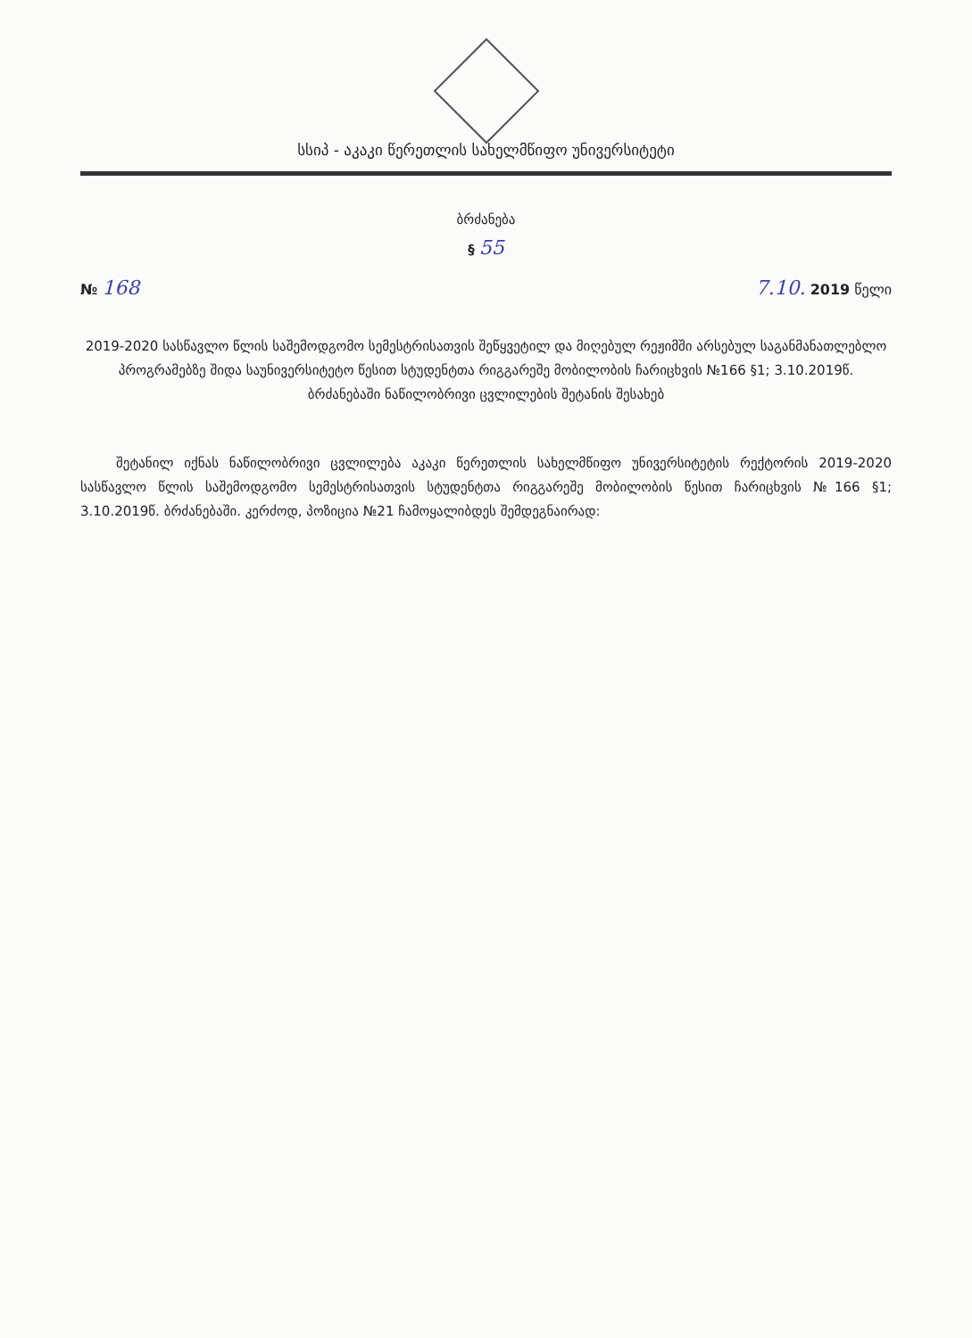სსიპ - აკაკი წერეთლის სახელმწიფო უნივერსიტეტი
ბრძანება
§ 55
№ 168 7.10. 2019 წელი
2019-2020 სასწავლო წლის საშემოდგომო სემესტრისათვის შეწყვეტილ და მიღებულ რეჟიმში არსებულ საგანმანათლებლო პროგრამებზე შიდა საუნივერსიტეტო წესით სტუდენტთა რიგგარეშე მობილობის ჩარიცხვის №166 §1; 3.10.2019წ. ბრძანებაში ნაწილობრივი ცვლილების შეტანის შესახებ
შეტანილ იქნას ნაწილობრივი ცვლილება აკაკი წერეთლის სახელმწიფო უნივერსიტეტის რექტორის 2019-2020 სასწავლო წლის საშემოდგომო სემესტრისათვის სტუდენტთა რიგგარეშე მობილობის წესით ჩარიცხვის №166 §1; 3.10.2019წ. ბრძანებაში. კერძოდ, პოზიცია №21 ჩამოყალიბდეს შემდეგნაირად: